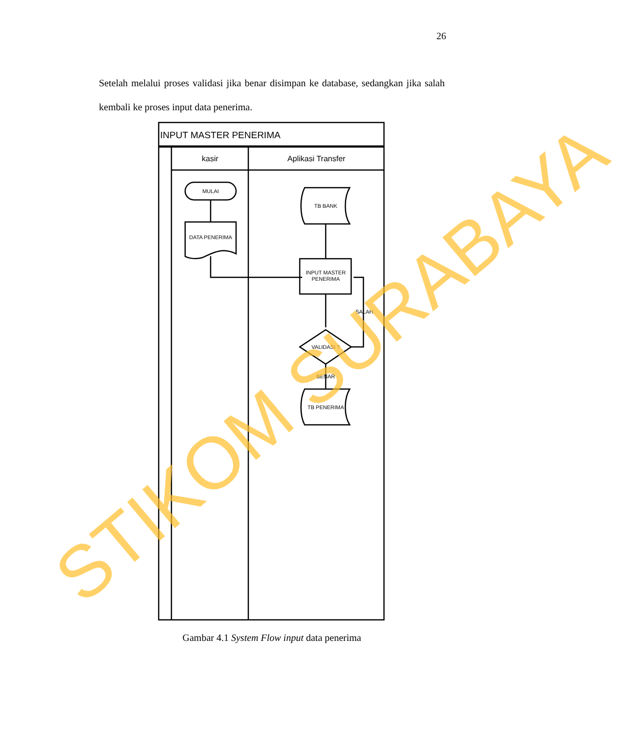26
Setelah melalui proses validasi jika benar disimpan ke database, sedangkan jika salah kembali ke proses input data penerima.
INPUT MASTER PENERIMA
kasir
Aplikasi Transfer
MULAI
DATA PENERIMA
TB BANK
INPUT MASTER
PENERIMA
SALAH
VALIDASI ?
BENAR
TB PENERIMA
STIKOM SURABAYA
Gambar 4.1 System Flow input data penerima